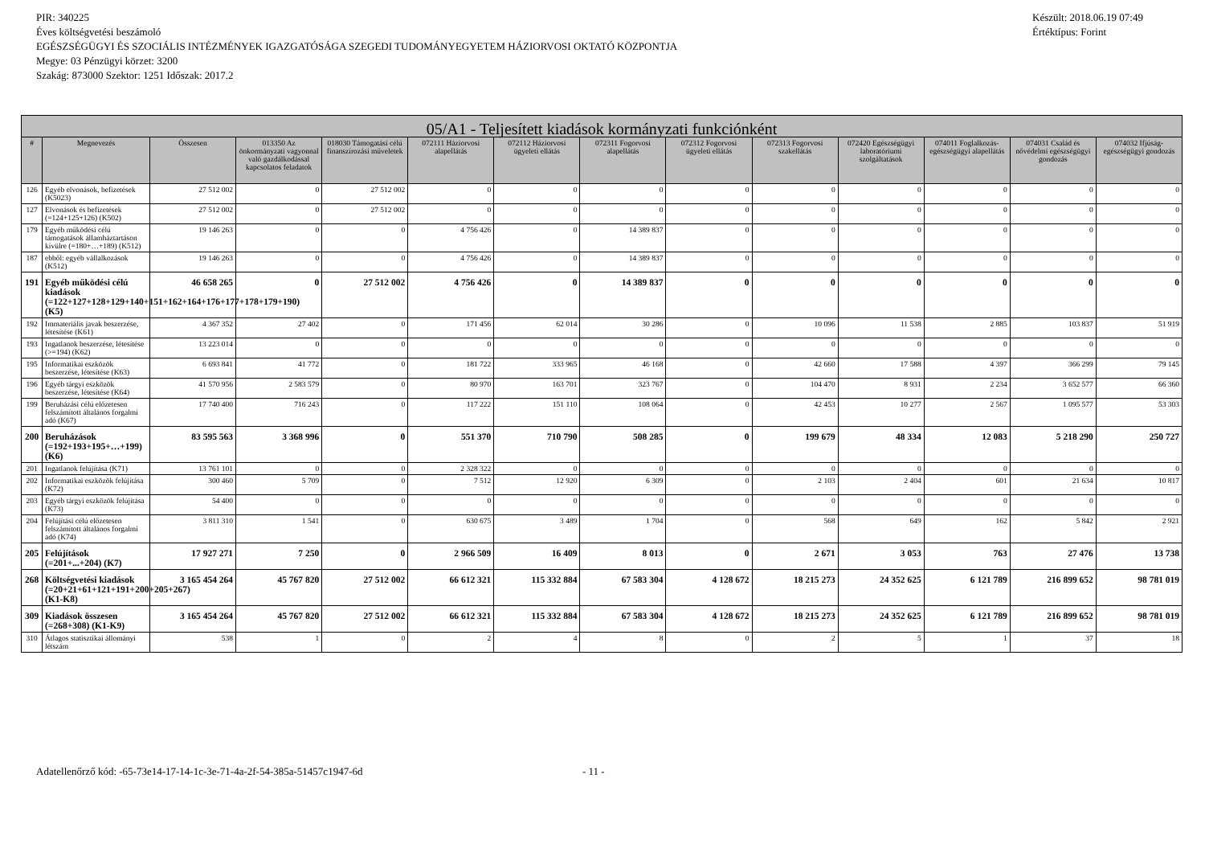PIR: 340225
Éves költségvetési beszámoló
EGÉSZSÉGÜGYI ÉS SZOCIÁLIS INTÉZMÉNYEK IGAZGATÓSÁGA SZEGEDI TUDOMÁNYEGYETEM HÁZIORVOSI OKTATÓ KÖZPONTJA
Megye: 03 Pénzügyi körzet: 3200
Szakág: 873000 Szektor: 1251 Időszak: 2017.2
Készült: 2018.06.19 07:49
Értéktípus: Forint
| 05/A1 - Teljesített kiadások kormányzati funkciónként | | | | | | | | | | | | | |
| --- | --- | --- | --- | --- | --- | --- | --- | --- | --- | --- | --- | --- | --- |
| # | Megnevezés | Összesen | 013350 Az önkormányzati vagyonnal való gazdálkodással kapcsolatos feladatok | 018030 Támogatási célú finanszírozási műveletek | 072111 Háziorvosi alapellátás | 072112 Háziorvosi ügyeleti ellátás | 072311 Fogorvosi alapellátás | 072312 Fogorvosi ügyeleti ellátás | 072313 Fogorvosi szakellátás | 072420 Egészségügyi laboratóriumi szolgáltatások | 074011 Foglalkozás-egészségügyi alapellátás | 074031 Család és nővédelmi egészségügyi gondozás | 074032 Ifjúság-egészségügyi gondozás |
| 126 | Egyéb elvonások, befizetések (K5023) | 27 512 002 | 0 | 27 512 002 | 0 | 0 | 0 | 0 | 0 | 0 | 0 | 0 | 0 |
| 127 | Elvonások és befizetések (=124+125+126) (K502) | 27 512 002 | 0 | 27 512 002 | 0 | 0 | 0 | 0 | 0 | 0 | 0 | 0 | 0 |
| 179 | Egyéb működési célú támogatások államháztartáson kívülre (=180+…+189) (K512) | 19 146 263 | 0 | 0 | 4 756 426 | 0 | 14 389 837 | 0 | 0 | 0 | 0 | 0 | 0 |
| 187 | ebből: egyéb vállalkozások (K512) | 19 146 263 | 0 | 0 | 4 756 426 | 0 | 14 389 837 | 0 | 0 | 0 | 0 | 0 | 0 |
| 191 | Egyéb működési célú kiadások (=122+127+128+129+140+151+162+164+176+177+178+179+190) (K5) | 46 658 265 | 0 | 27 512 002 | 4 756 426 | 0 | 14 389 837 | 0 | 0 | 0 | 0 | 0 | 0 |
| 192 | Immateriális javak beszerzése, létesítése (K61) | 4 367 352 | 27 402 | 0 | 171 456 | 62 014 | 30 286 | 0 | 10 096 | 11 538 | 2 885 | 103 837 | 51 919 |
| 193 | Ingatlanok beszerzése, létesítése (>=194) (K62) | 13 223 014 | 0 | 0 | 0 | 0 | 0 | 0 | 0 | 0 | 0 | 0 | 0 |
| 195 | Informatikai eszközök beszerzése, létesítése (K63) | 6 693 841 | 41 772 | 0 | 181 722 | 333 965 | 46 168 | 0 | 42 660 | 17 588 | 4 397 | 366 299 | 79 145 |
| 196 | Egyéb tárgyi eszközök beszerzése, létesítése (K64) | 41 570 956 | 2 583 579 | 0 | 80 970 | 163 701 | 323 767 | 0 | 104 470 | 8 931 | 2 234 | 3 652 577 | 66 360 |
| 199 | Beruházási célú előzetesen felszámított általános forgalmi adó (K67) | 17 740 400 | 716 243 | 0 | 117 222 | 151 110 | 108 064 | 0 | 42 453 | 10 277 | 2 567 | 1 095 577 | 53 303 |
| 200 | Beruházások (=192+193+195+…+199) (K6) | 83 595 563 | 3 368 996 | 0 | 551 370 | 710 790 | 508 285 | 0 | 199 679 | 48 334 | 12 083 | 5 218 290 | 250 727 |
| 201 | Ingatlanok felújítása (K71) | 13 761 101 | 0 | 0 | 2 328 322 | 0 | 0 | 0 | 0 | 0 | 0 | 0 | 0 |
| 202 | Informatikai eszközök felújítása (K72) | 300 460 | 5 709 | 0 | 7 512 | 12 920 | 6 309 | 0 | 2 103 | 2 404 | 601 | 21 634 | 10 817 |
| 203 | Egyéb tárgyi eszközök felújítása (K73) | 54 400 | 0 | 0 | 0 | 0 | 0 | 0 | 0 | 0 | 0 | 0 | 0 |
| 204 | Felújítási célú előzetesen felszámított általános forgalmi adó (K74) | 3 811 310 | 1 541 | 0 | 630 675 | 3 489 | 1 704 | 0 | 568 | 649 | 162 | 5 842 | 2 921 |
| 205 | Felújítások (=201+...+204) (K7) | 17 927 271 | 7 250 | 0 | 2 966 509 | 16 409 | 8 013 | 0 | 2 671 | 3 053 | 763 | 27 476 | 13 738 |
| 268 | Költségvetési kiadások (=20+21+61+121+191+200+205+267) (K1-K8) | 3 165 454 264 | 45 767 820 | 27 512 002 | 66 612 321 | 115 332 884 | 67 583 304 | 4 128 672 | 18 215 273 | 24 352 625 | 6 121 789 | 216 899 652 | 98 781 019 |
| 309 | Kiadások összesen (=268+308) (K1-K9) | 3 165 454 264 | 45 767 820 | 27 512 002 | 66 612 321 | 115 332 884 | 67 583 304 | 4 128 672 | 18 215 273 | 24 352 625 | 6 121 789 | 216 899 652 | 98 781 019 |
| 310 | Átlagos statisztikai állományi létszám | 538 | 1 | 0 | 2 | 4 | 8 | 0 | 2 | 5 | 1 | 37 | 18 |
Adatellenőrző kód: -65-73e14-17-14-1c-3e-71-4a-2f-54-385a-51457c1947-6d - 11 -